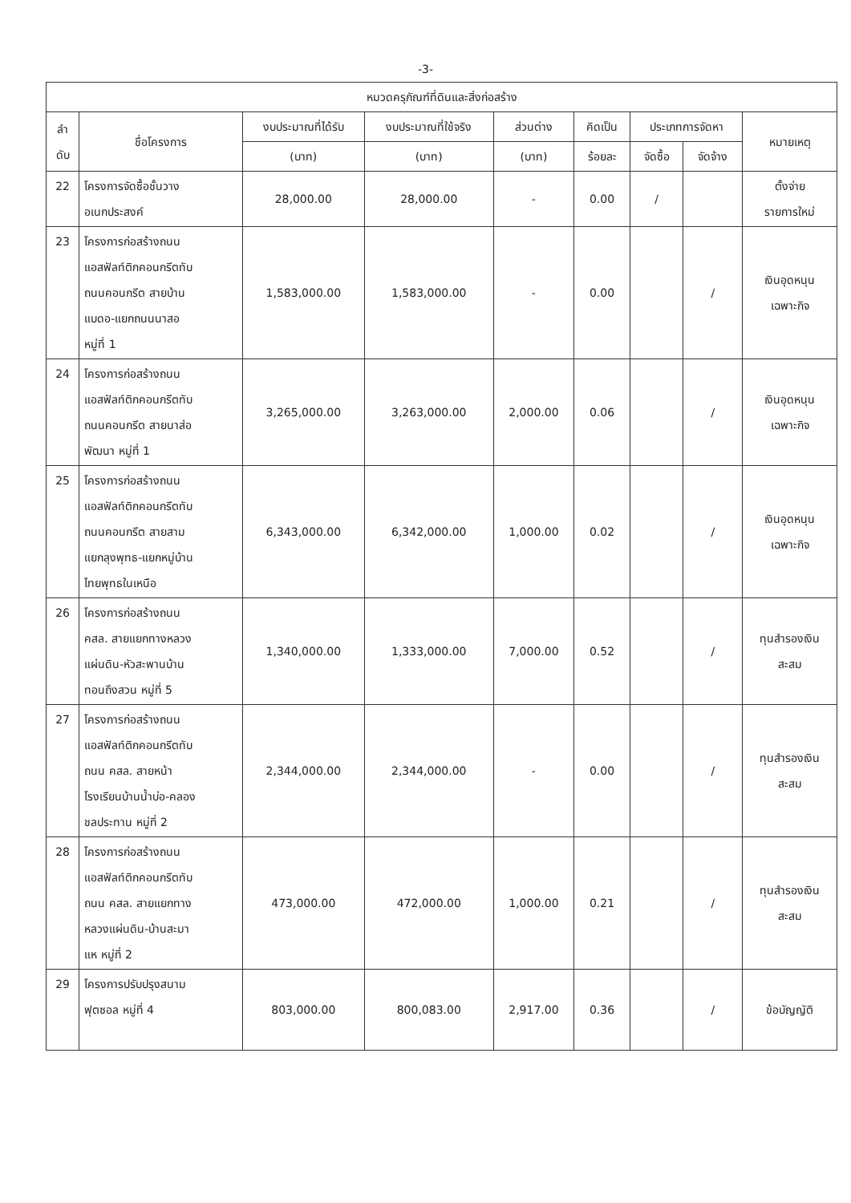-3-
| หมวดครุภัณฑ์ที่ดินและสิ่งก่อสร้าง | | | | | | | | |
| --- | --- | --- | --- | --- | --- | --- | --- | --- |
| ลำ ดับ | ชื่อโครงการ | งบประมาณที่ได้รับ | งบประมาณที่ใช้จริง | ส่วนต่าง | คิดเป็น | ประเภทการจัดหา | | หมายเหตุ |
| | | (บาท) | (บาท) | (บาท) | ร้อยละ | จัดซื้อ | จัดจ้าง | |
| 22 | โครงการจัดซื้อชั้นวาง อเนกประสงค์ | 28,000.00 | 28,000.00 | - | 0.00 | / | | ตั้งจ่าย รายการใหม่ |
| 23 | โครงการก่อสร้างถนน แอสฟัลท์ติกคอนกรีตทับ ถนนคอนกรีต สายบ้าน แบดอ-แยกถนนนาสอ หมู่ที่ 1 | 1,583,000.00 | 1,583,000.00 | - | 0.00 | | / | เงินอุดหนุน เฉพาะกิจ |
| 24 | โครงการก่อสร้างถนน แอสฟัลท์ติกคอนกรีตทับ ถนนคอนกรีต สายนาส่อ พัฒนา หมู่ที่ 1 | 3,265,000.00 | 3,263,000.00 | 2,000.00 | 0.06 | | / | เงินอุดหนุน เฉพาะกิจ |
| 25 | โครงการก่อสร้างถนน แอสฟัลท์ติกคอนกรีตทับ ถนนคอนกรีต สายสาม แยกลุงพุทธ-แยกหมู่บ้าน ไทยพุทธในเหนือ | 6,343,000.00 | 6,342,000.00 | 1,000.00 | 0.02 | | / | เงินอุดหนุน เฉพาะกิจ |
| 26 | โครงการก่อสร้างถนน คสล. สายแยกทางหลวง แผ่นดิน-หัวสะพานบ้าน ทอนถึงสวน หมู่ที่ 5 | 1,340,000.00 | 1,333,000.00 | 7,000.00 | 0.52 | | / | ทุนสำรองเงิน สะสม |
| 27 | โครงการก่อสร้างถนน แอสฟัลท์ติกคอนกรีตทับ ถนน คสล. สายหน้า โรงเรียนบ้านน้ำบ่อ-คลอง ชลประทาน หมู่ที่ 2 | 2,344,000.00 | 2,344,000.00 | - | 0.00 | | / | ทุนสำรองเงิน สะสม |
| 28 | โครงการก่อสร้างถนน แอสฟัลท์ติกคอนกรีตทับ ถนน คสล. สายแยกทาง หลวงแผ่นดิน-บ้านสะมา แห หมู่ที่ 2 | 473,000.00 | 472,000.00 | 1,000.00 | 0.21 | | / | ทุนสำรองเงิน สะสม |
| 29 | โครงการปรับปรุงสนาม ฟุตซอล หมู่ที่ 4 | 803,000.00 | 800,083.00 | 2,917.00 | 0.36 | | / | ข้อบัญญัติ |